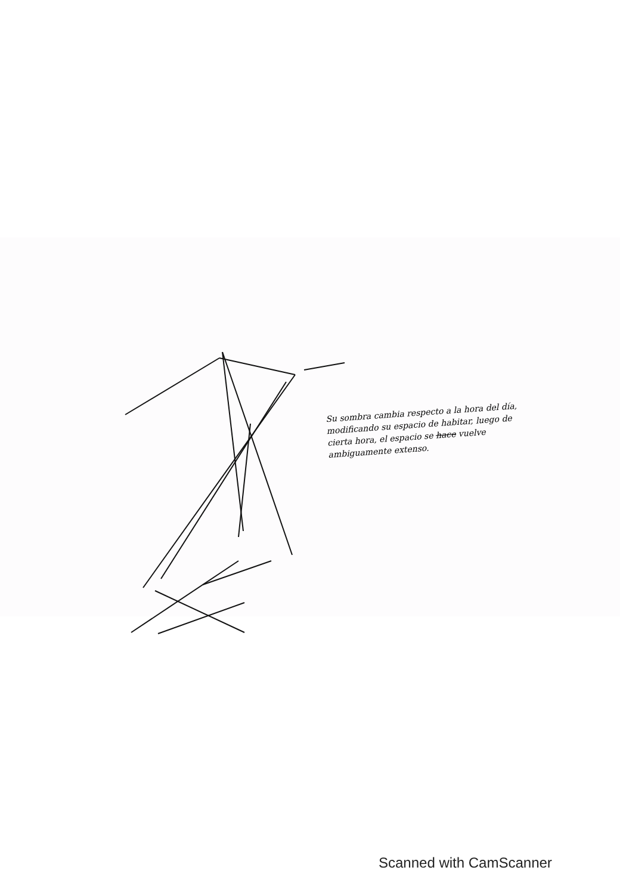Su sombra cambia respecto a la hora del día, modificando su espacio de habitar, luego de cierta hora, el espacio se hace vuelve ambiguamente extenso.
Scanned with CamScanner